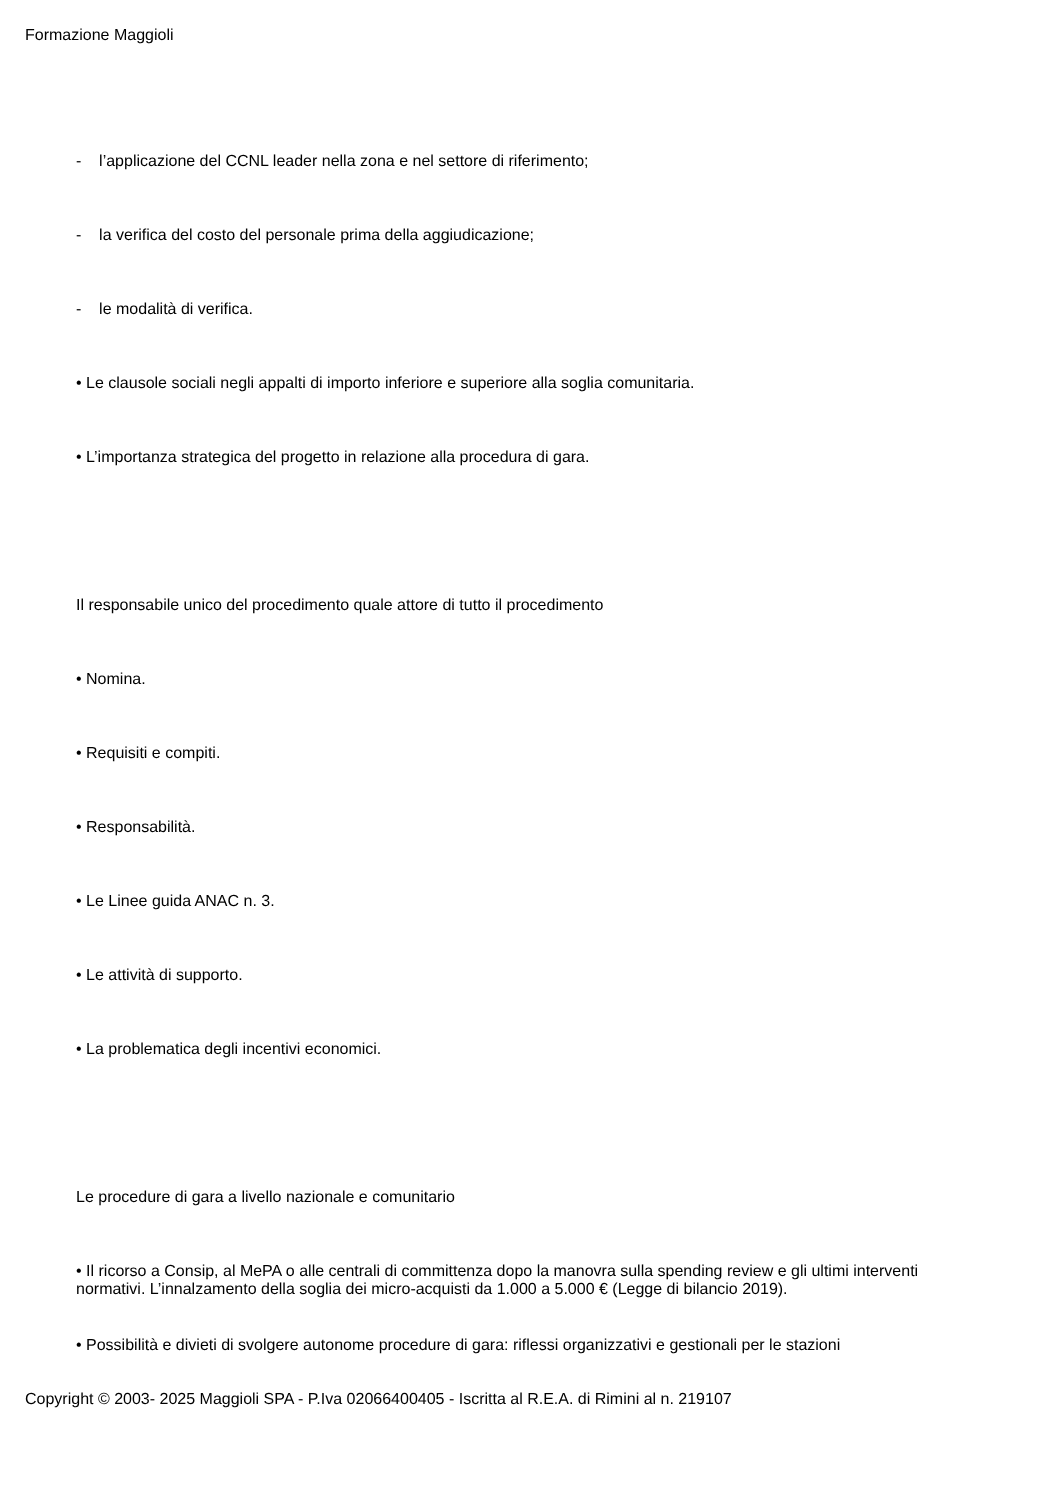Formazione Maggioli
- l’applicazione del CCNL leader nella zona e nel settore di riferimento;
- la verifica del costo del personale prima della aggiudicazione;
- le modalità di verifica.
• Le clausole sociali negli appalti di importo inferiore e superiore alla soglia comunitaria.
• L’importanza strategica del progetto in relazione alla procedura di gara.
Il responsabile unico del procedimento quale attore di tutto il procedimento
• Nomina.
• Requisiti e compiti.
• Responsabilità.
• Le Linee guida ANAC n. 3.
• Le attività di supporto.
• La problematica degli incentivi economici.
Le procedure di gara a livello nazionale e comunitario
• Il ricorso a Consip, al MePA o alle centrali di committenza dopo la manovra sulla spending review e gli ultimi interventi normativi. L’innalzamento della soglia dei micro-acquisti da 1.000 a 5.000 € (Legge di bilancio 2019).
• Possibilità e divieti di svolgere autonome procedure di gara: riflessi organizzativi e gestionali per le stazioni
Copyright © 2003- 2025 Maggioli SPA - P.Iva 02066400405 - Iscritta al R.E.A. di Rimini al n. 219107